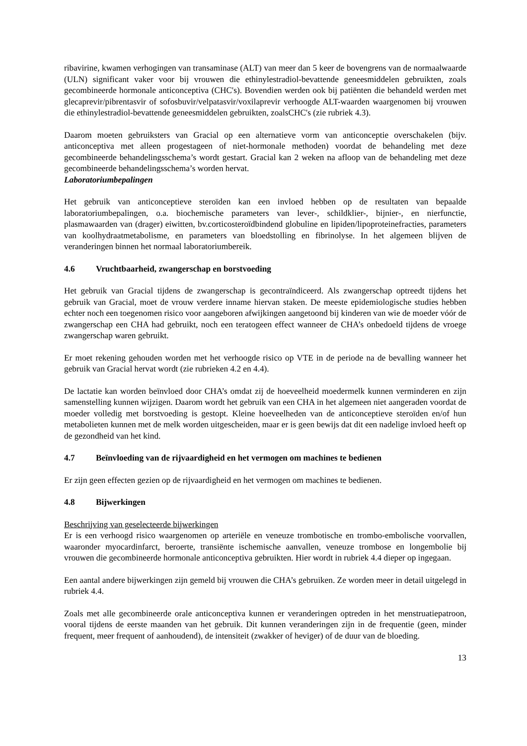ribavirine, kwamen verhogingen van transaminase (ALT) van meer dan 5 keer de bovengrens van de normaalwaarde (ULN) significant vaker voor bij vrouwen die ethinylestradiol-bevattende geneesmiddelen gebruikten, zoals gecombineerde hormonale anticonceptiva (CHC's). Bovendien werden ook bij patiënten die behandeld werden met glecaprevir/pibrentasvir of sofosbuvir/velpatasvir/voxilaprevir verhoogde ALT-waarden waargenomen bij vrouwen die ethinylestradiol-bevattende geneesmiddelen gebruikten, zoalsCHC's (zie rubriek 4.3).
Daarom moeten gebruiksters van Gracial op een alternatieve vorm van anticonceptie overschakelen (bijv. anticonceptiva met alleen progestageen of niet-hormonale methoden) voordat de behandeling met deze gecombineerde behandelingsschema’s wordt gestart. Gracial kan 2 weken na afloop van de behandeling met deze gecombineerde behandelingsschema’s worden hervat.
Laboratoriumbepalingen
Het gebruik van anticonceptieve steroïden kan een invloed hebben op de resultaten van bepaalde laboratoriumbepalingen, o.a. biochemische parameters van lever-, schildklier-, bijnier-, en nierfunctie, plasmawaarden van (drager) eiwitten, bv.corticosteroïdbindend globuline en lipiden/lipoproteinefracties, parameters van koolhydraatmetabolisme, en parameters van bloedstolling en fibrinolyse. In het algemeen blijven de veranderingen binnen het normaal laboratoriumbereik.
4.6 Vruchtbaarheid, zwangerschap en borstvoeding
Het gebruik van Gracial tijdens de zwangerschap is gecontraïndiceerd. Als zwangerschap optreedt tijdens het gebruik van Gracial, moet de vrouw verdere inname hiervan staken. De meeste epidemiologische studies hebben echter noch een toegenomen risico voor aangeboren afwijkingen aangetoond bij kinderen van wie de moeder vóór de zwangerschap een CHA had gebruikt, noch een teratogeen effect wanneer de CHA’s onbedoeld tijdens de vroege zwangerschap waren gebruikt.
Er moet rekening gehouden worden met het verhoogde risico op VTE in de periode na de bevalling wanneer het gebruik van Gracial hervat wordt (zie rubrieken 4.2 en 4.4).
De lactatie kan worden beïnvloed door CHA’s omdat zij de hoeveelheid moedermelk kunnen verminderen en zijn samenstelling kunnen wijzigen. Daarom wordt het gebruik van een CHA in het algemeen niet aangeraden voordat de moeder volledig met borstvoeding is gestopt. Kleine hoeveelheden van de anticonceptieve steroïden en/of hun metabolieten kunnen met de melk worden uitgescheiden, maar er is geen bewijs dat dit een nadelige invloed heeft op de gezondheid van het kind.
4.7 Beïnvloeding van de rijvaardigheid en het vermogen om machines te bedienen
Er zijn geen effecten gezien op de rijvaardigheid en het vermogen om machines te bedienen.
4.8 Bijwerkingen
Beschrijving van geselecteerde bijwerkingen
Er is een verhoogd risico waargenomen op arteriële en veneuze trombotische en trombo-embolische voorvallen, waaronder myocardinfarct, beroerte, transiënte ischemische aanvallen, veneuze trombose en longembolie bij vrouwen die gecombineerde hormonale anticonceptiva gebruikten. Hier wordt in rubriek 4.4 dieper op ingegaan.
Een aantal andere bijwerkingen zijn gemeld bij vrouwen die CHA’s gebruiken. Ze worden meer in detail uitgelegd in rubriek 4.4.
Zoals met alle gecombineerde orale anticonceptiva kunnen er veranderingen optreden in het menstruatiepatroon, vooral tijdens de eerste maanden van het gebruik. Dit kunnen veranderingen zijn in de frequentie (geen, minder frequent, meer frequent of aanhoudend), de intensiteit (zwakker of heviger) of de duur van de bloeding.
13